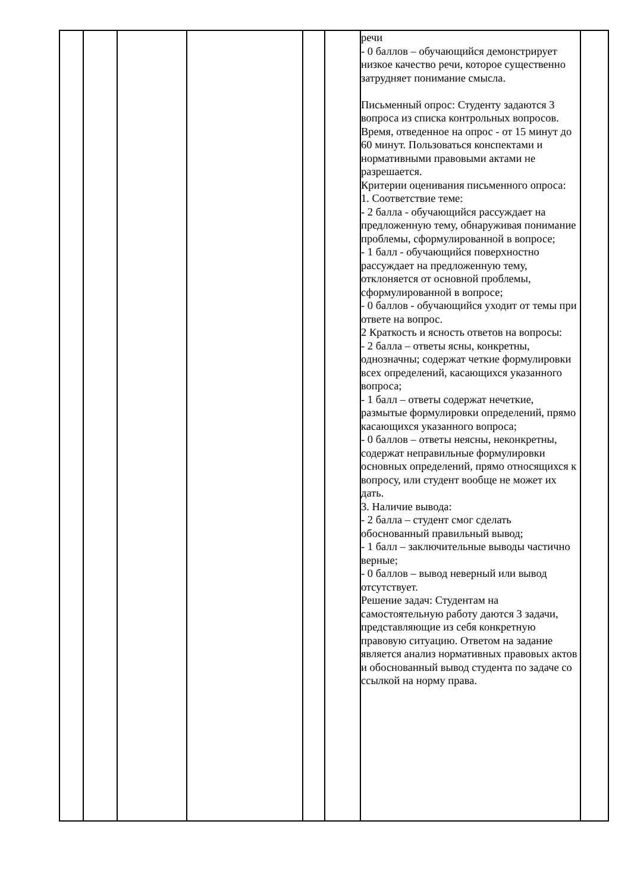| | | | | | | речи - 0 баллов – обучающийся демонстрирует низкое качество речи, которое существенно затрудняет понимание смысла. Письменный опрос: Студенту задаются 3 вопроса из списка контрольных вопросов. Время, отведенное на опрос - от 15 минут до 60 минут. Пользоваться конспектами и нормативными правовыми актами не разрешается. Критерии оценивания письменного опроса: 1. Соответствие теме: - 2 балла - обучающийся рассуждает на предложенную тему, обнаруживая понимание проблемы, сформулированной в вопросе; - 1 балл - обучающийся поверхностно рассуждает на предложенную тему, отклоняется от основной проблемы, сформулированной в вопросе; - 0 баллов - обучающийся уходит от темы при ответе на вопрос. 2 Краткость и ясность ответов на вопросы: - 2 балла – ответы ясны, конкретны, однозначны; содержат четкие формулировки всех определений, касающихся указанного вопроса; - 1 балл – ответы содержат нечеткие, размытые формулировки определений, прямо касающихся указанного вопроса; - 0 баллов – ответы неясны, неконкретны, содержат неправильные формулировки основных определений, прямо относящихся к вопросу, или студент вообще не может их дать. 3. Наличие вывода: - 2 балла – студент смог сделать обоснованный правильный вывод; - 1 балл – заключительные выводы частично верные; - 0 баллов – вывод неверный или вывод отсутствует. Решение задач: Студентам на самостоятельную работу даются 3 задачи, представляющие из себя конкретную правовую ситуацию. Ответом на задание является анализ нормативных правовых актов и обоснованный вывод студента по задаче со ссылкой на норму права. | |